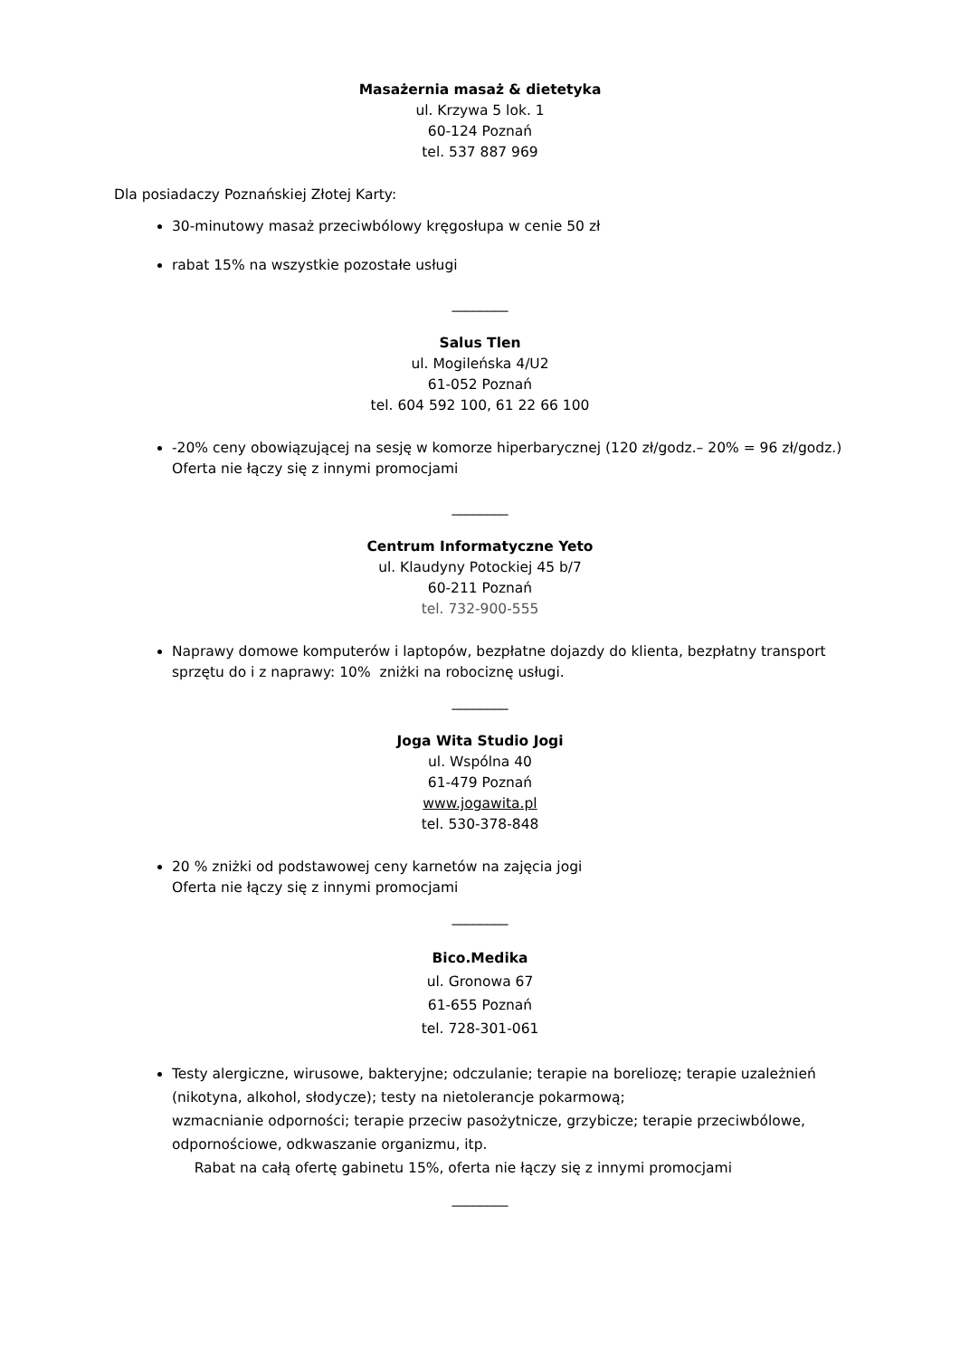Masażernia masaż & dietetyka
ul. Krzywa 5 lok. 1
60-124 Poznań
tel. 537 887 969
Dla posiadaczy Poznańskiej Złotej Karty:
30-minutowy masaż przeciwbólowy kręgosłupa w cenie 50 zł
rabat 15% na wszystkie pozostałe usługi
________
Salus Tlen
ul. Mogileńska 4/U2
61-052 Poznań
tel. 604 592 100, 61 22 66 100
-20% ceny obowiązującej na sesję w komorze hiperbarycznej (120 zł/godz.– 20% = 96 zł/godz.)
Oferta nie łączy się z innymi promocjami
________
Centrum Informatyczne Yeto
ul. Klaudyny Potockiej 45 b/7
60-211 Poznań
tel. 732-900-555
Naprawy domowe komputerów i laptopów, bezpłatne dojazdy do klienta, bezpłatny transport sprzętu do i z naprawy: 10% zniżki na robociznę usługi.
________
Joga Wita Studio Jogi
ul. Wspólna 40
61-479 Poznań
www.jogawita.pl
tel. 530-378-848
20 % zniżki od podstawowej ceny karnetów na zajęcia jogi
Oferta nie łączy się z innymi promocjami
________
Bico.Medika
ul. Gronowa 67
61-655 Poznań
tel. 728-301-061
Testy alergiczne, wirusowe, bakteryjne; odczulanie; terapie na boreliozę; terapie uzależnień (nikotyna, alkohol, słodycze); testy na nietolerancje pokarmową;
wzmacnianie odporności; terapie przeciw pasożytnicze, grzybicze; terapie przeciwbólowe, odpornościowe, odkwaszanie organizmu, itp.
Rabat na całą ofertę gabinetu 15%, oferta nie łączy się z innymi promocjami
________